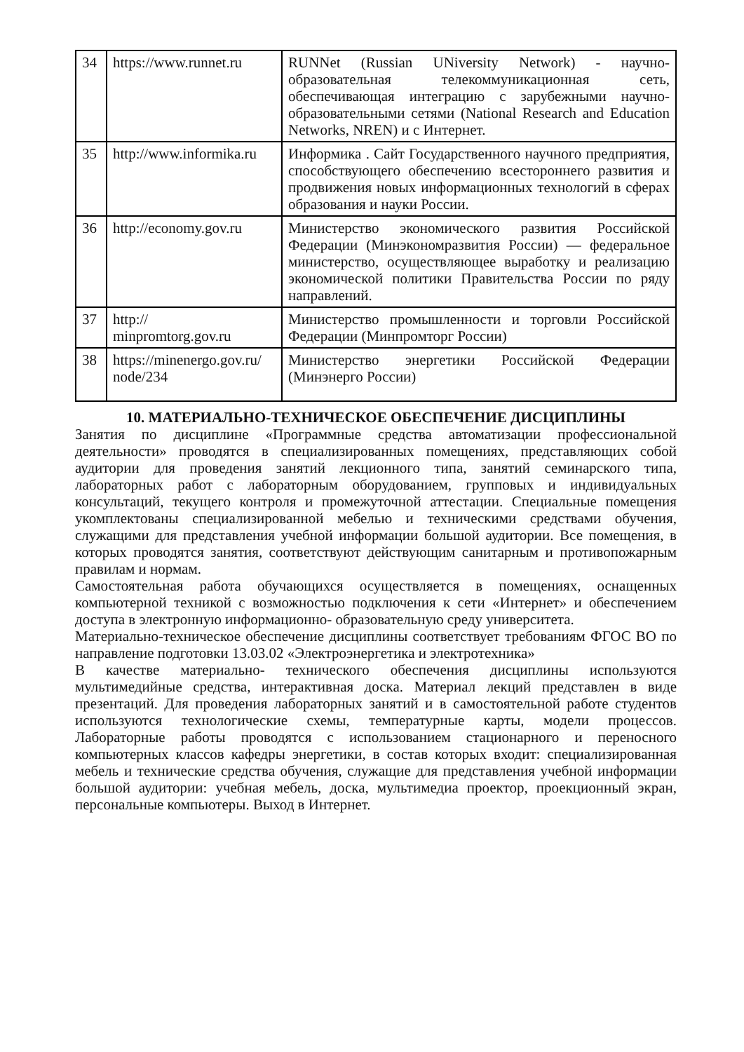| 34 | https://www.runnet.ru | RUNNet (Russian UNiversity Network) - научно-образовательная телекоммуникационная сеть, обеспечивающая интеграцию с зарубежными научно-образовательными сетями (National Research and Education Networks, NREN) и с Интернет. |
| 35 | http://www.informika.ru | Информика . Сайт Государственного научного предприятия, способствующего обеспечению всестороннего развития и продвижения новых информационных технологий в сферах образования и науки России. |
| 36 | http://economy.gov.ru | Министерство экономического развития Российской Федерации (Минэкономразвития России) — федеральное министерство, осуществляющее выработку и реализацию экономической политики Правительства России по ряду направлений. |
| 37 | http:// minpromtorg.gov.ru | Министерство промышленности и торговли Российской Федерации (Минпромторг России) |
| 38 | https://minenergo.gov.ru/ node/234 | Министерство энергетики Российской Федерации (Минэнерго России) |
10. МАТЕРИАЛЬНО-ТЕХНИЧЕСКОЕ ОБЕСПЕЧЕНИЕ ДИСЦИПЛИНЫ
Занятия по дисциплине «Программные средства автоматизации профессиональной деятельности» проводятся в специализированных помещениях, представляющих собой аудитории для проведения занятий лекционного типа, занятий семинарского типа, лабораторных работ с лабораторным оборудованием, групповых и индивидуальных консультаций, текущего контроля и промежуточной аттестации. Специальные помещения укомплектованы специализированной мебелью и техническими средствами обучения, служащими для представления учебной информации большой аудитории. Все помещения, в которых проводятся занятия, соответствуют действующим санитарным и противопожарным правилам и нормам.
Самостоятельная работа обучающихся осуществляется в помещениях, оснащенных компьютерной техникой с возможностью подключения к сети «Интернет» и обеспечением доступа в электронную информационно- образовательную среду университета.
Материально-техническое обеспечение дисциплины соответствует требованиям ФГОС ВО по направление подготовки 13.03.02 «Электроэнергетика и электротехника»
В качестве материально- технического обеспечения дисциплины используются мультимедийные средства, интерактивная доска. Материал лекций представлен в виде презентаций. Для проведения лабораторных занятий и в самостоятельной работе студентов используются технологические схемы, температурные карты, модели процессов. Лабораторные работы проводятся с использованием стационарного и переносного компьютерных классов кафедры энергетики, в состав которых входит: специализированная мебель и технические средства обучения, служащие для представления учебной информации большой аудитории: учебная мебель, доска, мультимедиа проектор, проекционный экран, персональные компьютеры. Выход в Интернет.